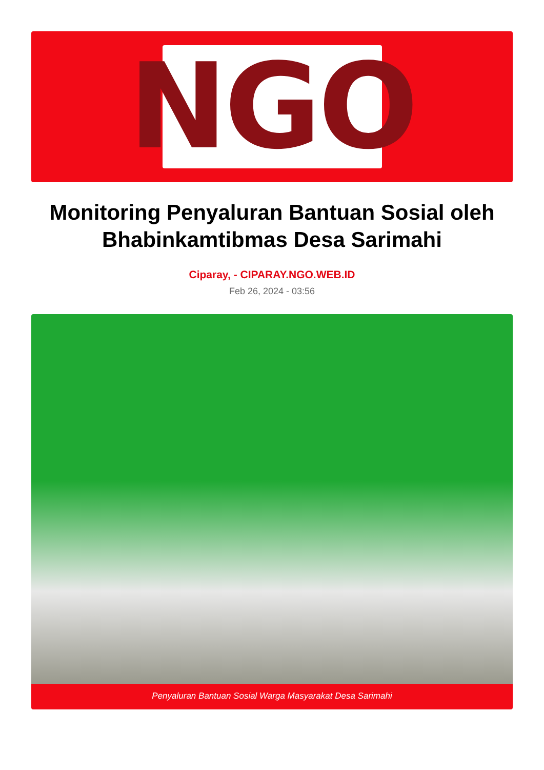NGO
Monitoring Penyaluran Bantuan Sosial oleh Bhabinkamtibmas Desa Sarimahi
Ciparay, - CIPARAY.NGO.WEB.ID
Feb 26, 2024 - 03:56
Penyaluran Bantuan Sosial Warga Masyarakat Desa Sarimahi